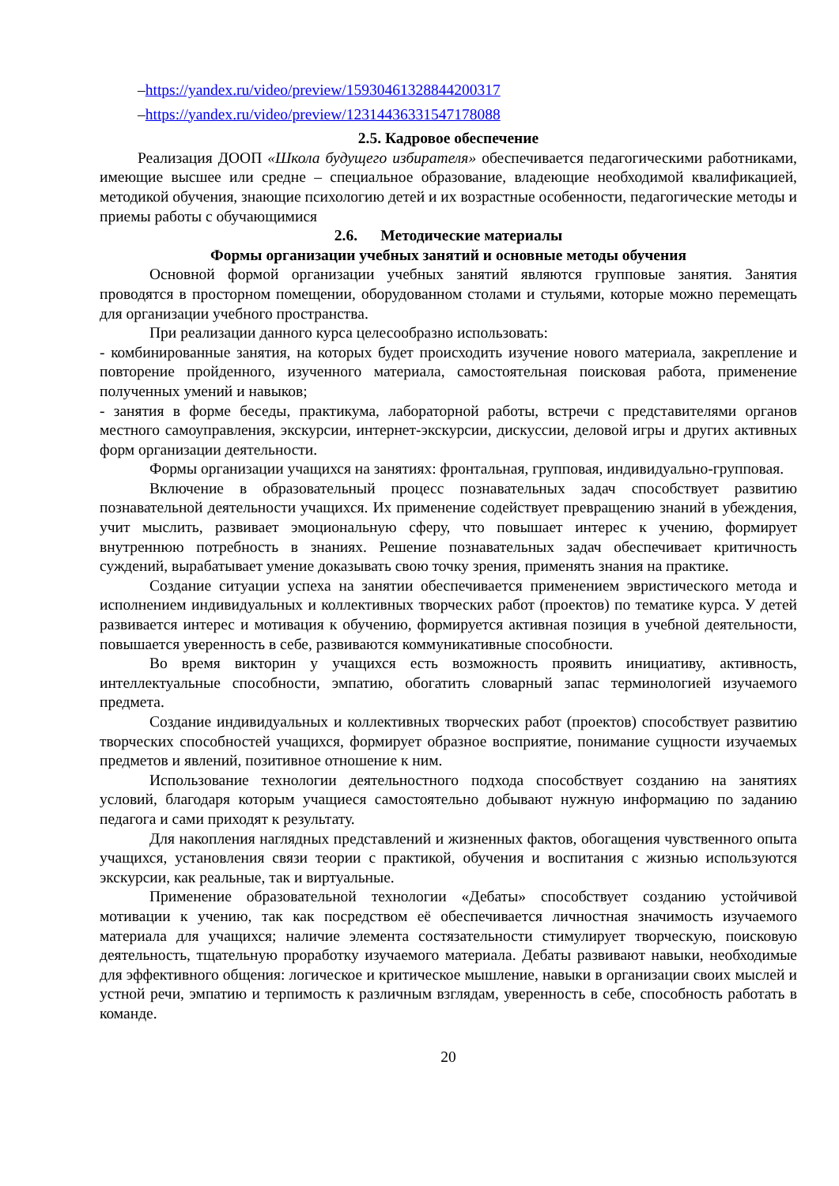–https://yandex.ru/video/preview/15930461328844200317
–https://yandex.ru/video/preview/12314436331547178088
2.5. Кадровое обеспечение
Реализация ДООП «Школа будущего избирателя» обеспечивается педагогическими работниками, имеющие высшее или средне – специальное образование, владеющие необходимой квалификацией, методикой обучения, знающие психологию детей и их возрастные особенности, педагогические методы и приемы работы с обучающимися
2.6. Методические материалы
Формы организации учебных занятий и основные методы обучения
Основной формой организации учебных занятий являются групповые занятия. Занятия проводятся в просторном помещении, оборудованном столами и стульями, которые можно перемещать для организации учебного пространства.
При реализации данного курса целесообразно использовать:
- комбинированные занятия, на которых будет происходить изучение нового материала, закрепление и повторение пройденного, изученного материала, самостоятельная поисковая работа, применение полученных умений и навыков;
- занятия в форме беседы, практикума, лабораторной работы, встречи с представителями органов местного самоуправления, экскурсии, интернет-экскурсии, дискуссии, деловой игры и других активных форм организации деятельности.
Формы организации учащихся на занятиях: фронтальная, групповая, индивидуально-групповая.
Включение в образовательный процесс познавательных задач способствует развитию познавательной деятельности учащихся. Их применение содействует превращению знаний в убеждения, учит мыслить, развивает эмоциональную сферу, что повышает интерес к учению, формирует внутреннюю потребность в знаниях. Решение познавательных задач обеспечивает критичность суждений, вырабатывает умение доказывать свою точку зрения, применять знания на практике.
Создание ситуации успеха на занятии обеспечивается применением эвристического метода и исполнением индивидуальных и коллективных творческих работ (проектов) по тематике курса. У детей развивается интерес и мотивация к обучению, формируется активная позиция в учебной деятельности, повышается уверенность в себе, развиваются коммуникативные способности.
Во время викторин у учащихся есть возможность проявить инициативу, активность, интеллектуальные способности, эмпатию, обогатить словарный запас терминологией изучаемого предмета.
Создание индивидуальных и коллективных творческих работ (проектов) способствует развитию творческих способностей учащихся, формирует образное восприятие, понимание сущности изучаемых предметов и явлений, позитивное отношение к ним.
Использование технологии деятельностного подхода способствует созданию на занятиях условий, благодаря которым учащиеся самостоятельно добывают нужную информацию по заданию педагога и сами приходят к результату.
Для накопления наглядных представлений и жизненных фактов, обогащения чувственного опыта учащихся, установления связи теории с практикой, обучения и воспитания с жизнью используются экскурсии, как реальные, так и виртуальные.
Применение образовательной технологии «Дебаты» способствует созданию устойчивой мотивации к учению, так как посредством её обеспечивается личностная значимость изучаемого материала для учащихся; наличие элемента состязательности стимулирует творческую, поисковую деятельность, тщательную проработку изучаемого материала. Дебаты развивают навыки, необходимые для эффективного общения: логическое и критическое мышление, навыки в организации своих мыслей и устной речи, эмпатию и терпимость к различным взглядам, уверенность в себе, способность работать в команде.
20